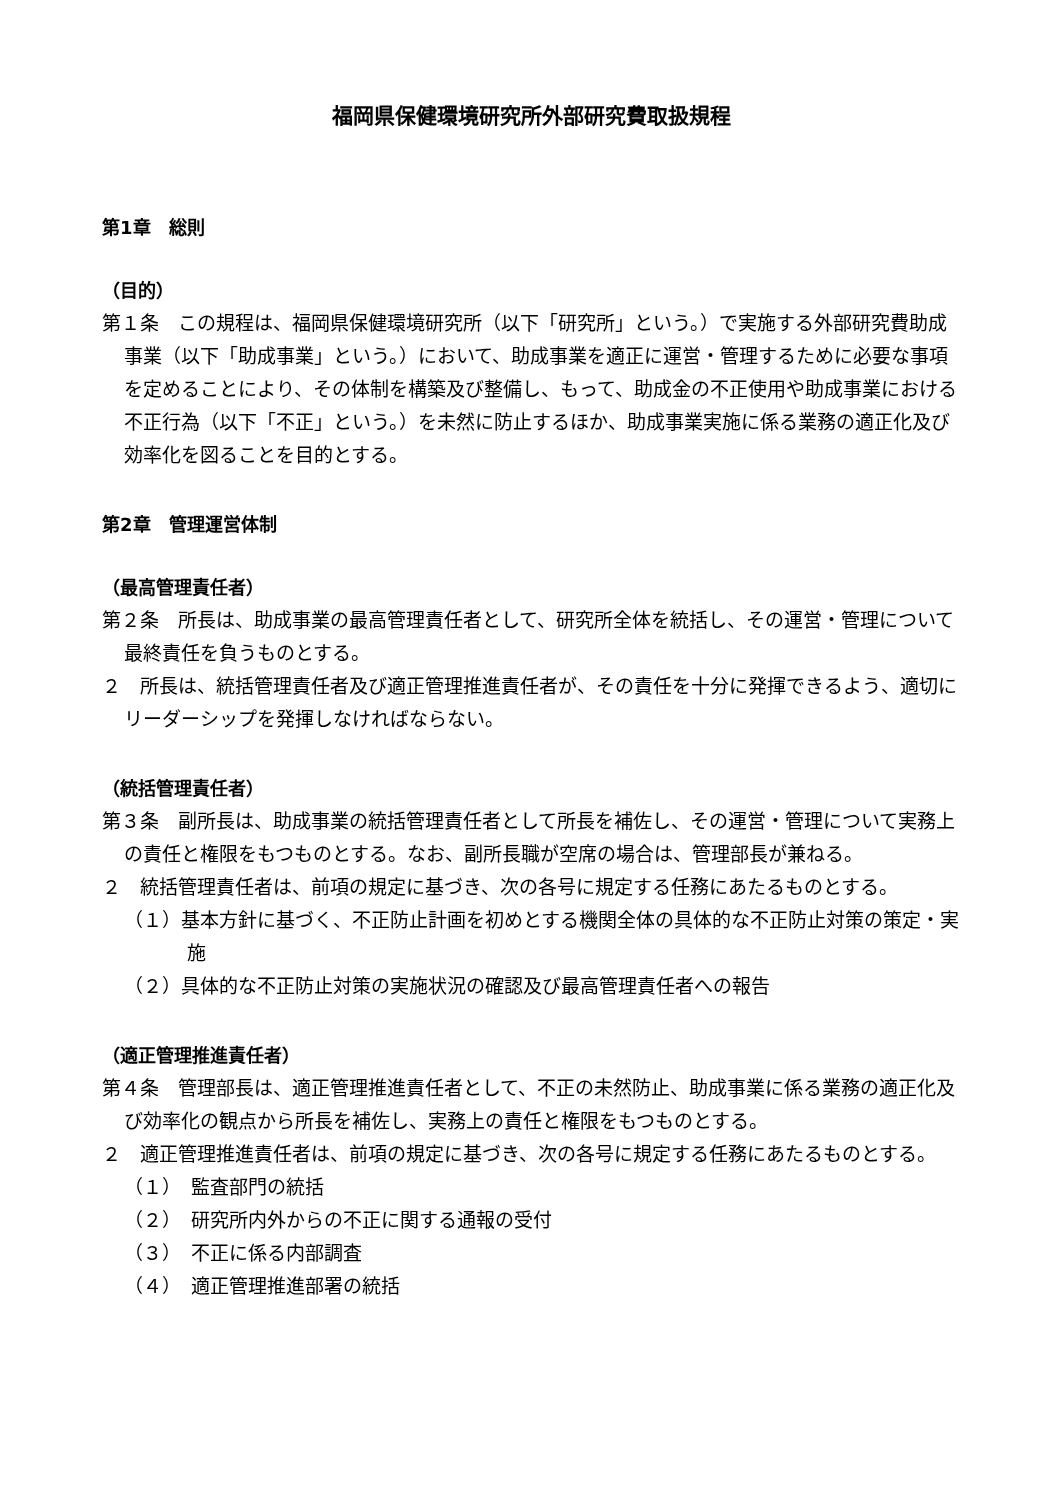福岡県保健環境研究所外部研究費取扱規程
第1章　総則
（目的）
第１条　この規程は、福岡県保健環境研究所（以下「研究所」という。）で実施する外部研究費助成事業（以下「助成事業」という。）において、助成事業を適正に運営・管理するために必要な事項を定めることにより、その体制を構築及び整備し、もって、助成金の不正使用や助成事業における不正行為（以下「不正」という。）を未然に防止するほか、助成事業実施に係る業務の適正化及び効率化を図ることを目的とする。
第2章　管理運営体制
（最高管理責任者）
第２条　所長は、助成事業の最高管理責任者として、研究所全体を統括し、その運営・管理について最終責任を負うものとする。
２　所長は、統括管理責任者及び適正管理推進責任者が、その責任を十分に発揮できるよう、適切にリーダーシップを発揮しなければならない。
（統括管理責任者）
第３条　副所長は、助成事業の統括管理責任者として所長を補佐し、その運営・管理について実務上の責任と権限をもつものとする。なお、副所長職が空席の場合は、管理部長が兼ねる。
２　統括管理責任者は、前項の規定に基づき、次の各号に規定する任務にあたるものとする。
（１）基本方針に基づく、不正防止計画を初めとする機関全体の具体的な不正防止対策の策定・実施
（２）具体的な不正防止対策の実施状況の確認及び最高管理責任者への報告
（適正管理推進責任者）
第４条　管理部長は、適正管理推進責任者として、不正の未然防止、助成事業に係る業務の適正化及び効率化の観点から所長を補佐し、実務上の責任と権限をもつものとする。
２　適正管理推進責任者は、前項の規定に基づき、次の各号に規定する任務にあたるものとする。
（１）　監査部門の統括
（２）　研究所内外からの不正に関する通報の受付
（３）　不正に係る内部調査
（４）　適正管理推進部署の統括